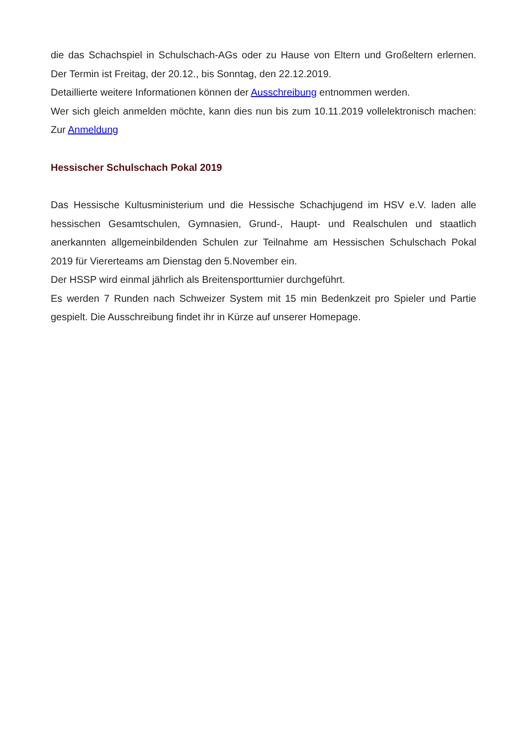die das Schachspiel in Schulschach-AGs oder zu Hause von Eltern und Großeltern erlernen. Der Termin ist Freitag, der 20.12., bis Sonntag, den 22.12.2019.
Detaillierte weitere Informationen können der Ausschreibung entnommen werden.
Wer sich gleich anmelden möchte, kann dies nun bis zum 10.11.2019 vollelektronisch machen: Zur Anmeldung
Hessischer Schulschach Pokal 2019
Das Hessische Kultusministerium und die Hessische Schachjugend im HSV e.V. laden alle hessischen Gesamtschulen, Gymnasien, Grund-, Haupt- und Realschulen und staatlich anerkannten allgemeinbildenden Schulen zur Teilnahme am Hessischen Schulschach Pokal 2019 für Viererteams am Dienstag den 5.November ein.
Der HSSP wird einmal jährlich als Breitensportturnier durchgeführt.
Es werden 7 Runden nach Schweizer System mit 15 min Bedenkzeit pro Spieler und Partie gespielt. Die Ausschreibung findet ihr in Kürze auf unserer Homepage.